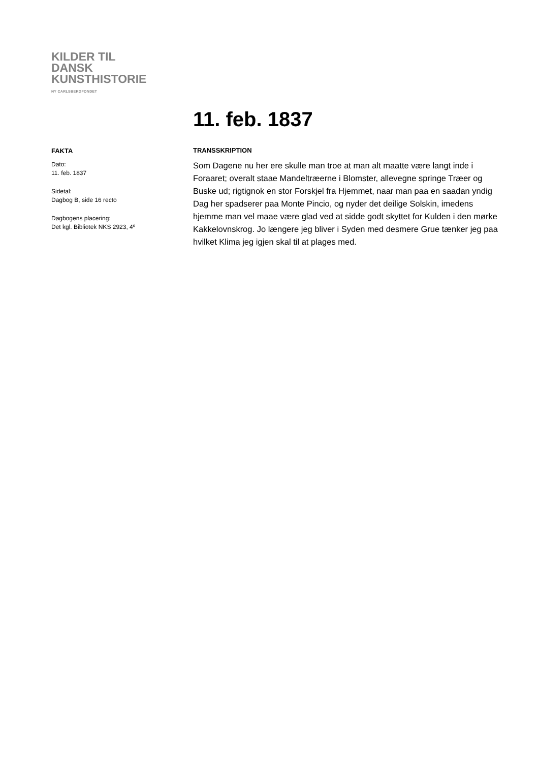KILDER TIL
DANSK
KUNSTHISTORIE
NY CARLSBERGFONDET
11. feb. 1837
FAKTA
Dato:
11. feb. 1837
Sidetal:
Dagbog B, side 16 recto
Dagbogens placering:
Det kgl. Bibliotek NKS 2923, 4º
TRANSSKRIPTION
Som Dagene nu her ere skulle man troe at man alt maatte være langt inde i Foraaret; overalt staae Mandeltræerne i Blomster, allevegne springe Træer og Buske ud; rigtignok en stor Forskjel fra Hjemmet, naar man paa en saadan yndig Dag her spadserer paa Monte Pincio, og nyder det deilige Solskin, imedens hjemme man vel maae være glad ved at sidde godt skyttet for Kulden i den mørke Kakkelovnskrog. Jo længere jeg bliver i Syden med desmere Grue tænker jeg paa hvilket Klima jeg igjen skal til at plages med.